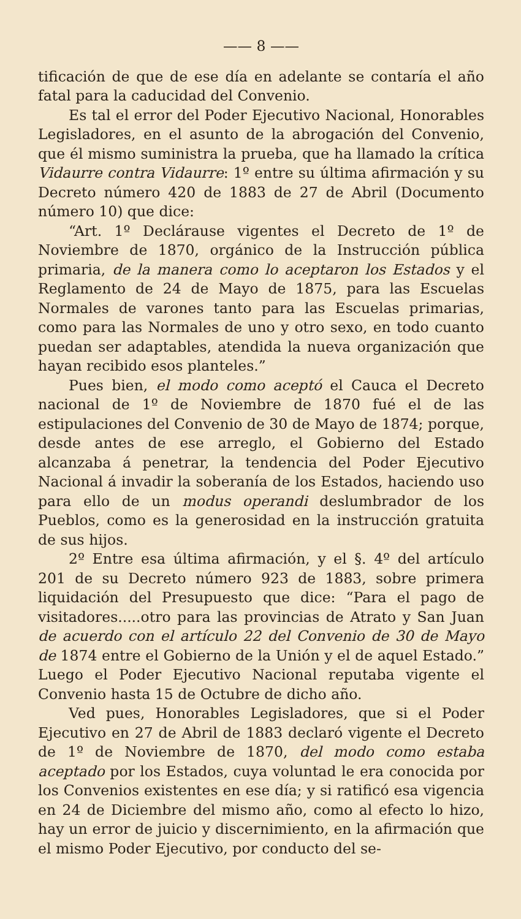—— 8 ——
tificación de que de ese día en adelante se contaría el año fatal para la caducidad del Convenio.
Es tal el error del Poder Ejecutivo Nacional, Honorables Legisladores, en el asunto de la abrogación del Convenio, que él mismo suministra la prueba, que ha llamado la crítica Vidaurre contra Vidaurre: 1º entre su última afirmación y su Decreto número 420 de 1883 de 27 de Abril (Documento número 10) que dice:
“Art. 1º Declárause vigentes el Decreto de 1º de Noviembre de 1870, orgánico de la Instrucción pública primaria, de la manera como lo aceptaron los Estados y el Reglamento de 24 de Mayo de 1875, para las Escuelas Normales de varones tanto para las Escuelas primarias, como para las Normales de uno y otro sexo, en todo cuanto puedan ser adaptables, atendida la nueva organización que hayan recibido esos planteles.”
Pues bien, el modo como aceptó el Cauca el Decreto nacional de 1º de Noviembre de 1870 fué el de las estipulaciones del Convenio de 30 de Mayo de 1874; porque, desde antes de ese arreglo, el Gobierno del Estado alcanzaba á penetrar, la tendencia del Poder Ejecutivo Nacional á invadir la soberanía de los Estados, haciendo uso para ello de un modus operandi deslumbrador de los Pueblos, como es la generosidad en la instrucción gratuita de sus hijos.
2º Entre esa última afirmación, y el §. 4º del artículo 201 de su Decreto número 923 de 1883, sobre primera liquidación del Presupuesto que dice: “Para el pago de visitadores.....otro para las provincias de Atrato y San Juan de acuerdo con el artículo 22 del Convenio de 30 de Mayo de 1874 entre el Gobierno de la Unión y el de aquel Estado.” Luego el Poder Ejecutivo Nacional reputaba vigente el Convenio hasta 15 de Octubre de dicho año.
Ved pues, Honorables Legisladores, que si el Poder Ejecutivo en 27 de Abril de 1883 declaró vigente el Decreto de 1º de Noviembre de 1870, del modo como estaba aceptado por los Estados, cuya voluntad le era conocida por los Convenios existentes en ese día; y si ratificó esa vigencia en 24 de Diciembre del mismo año, como al efecto lo hizo, hay un error de juicio y discernimiento, en la afirmación que el mismo Poder Ejecutivo, por conducto del se-